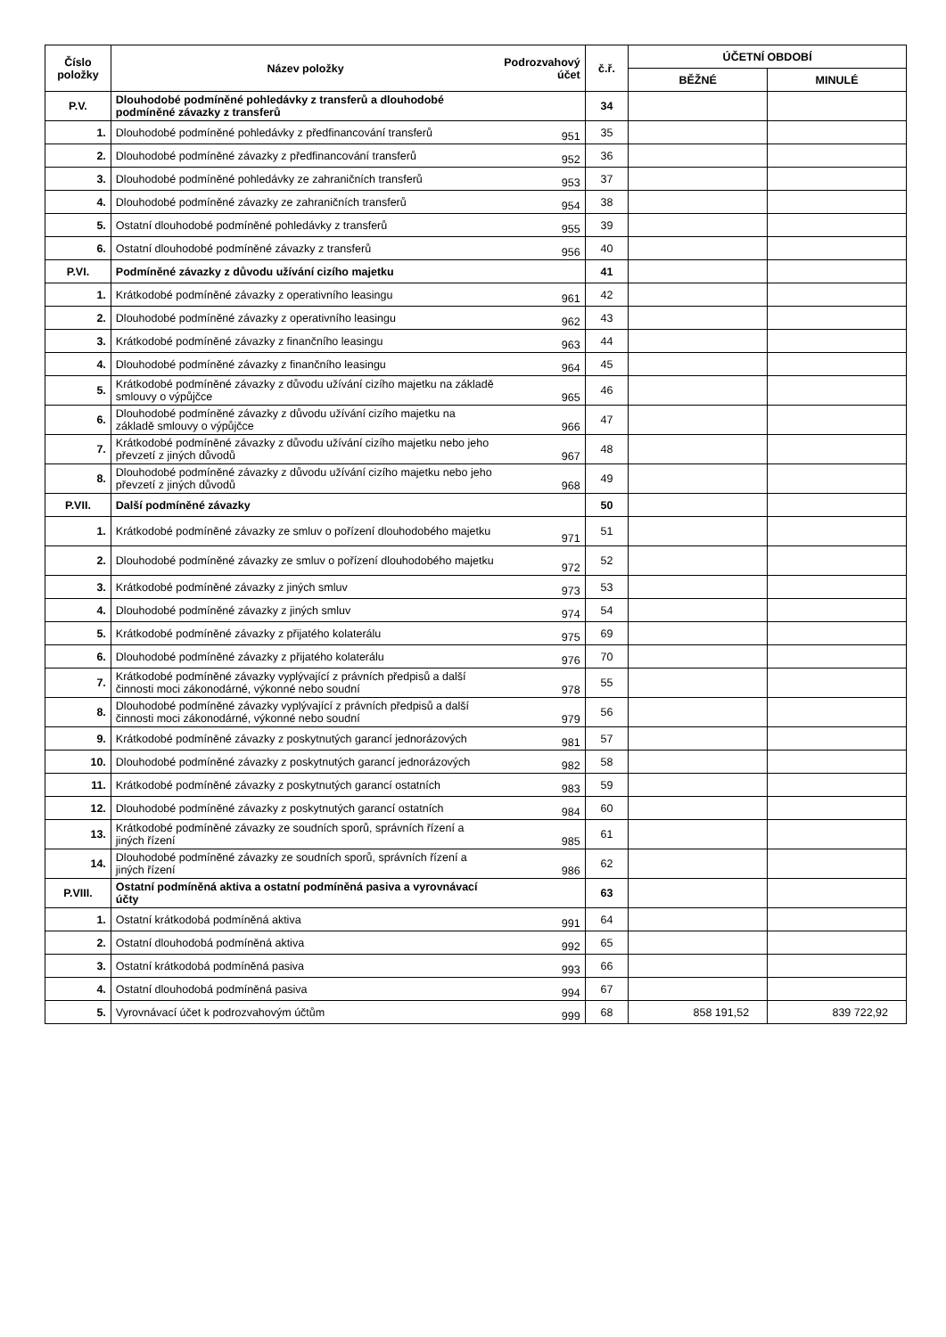| Číslo položky | Název položky | Podrozvahový účet | č.ř. | ÚČETNÍ OBDOBÍ | |
| --- | --- | --- | --- | --- | --- |
| | | | | BĚŽNÉ | MINULÉ |
| P.V. | Dlouhodobé podmíněné pohledávky z transferů a dlouhodobé podmíněné závazky z transferů | | 34 | | |
| 1. | Dlouhodobé podmíněné pohledávky z předfinancování transferů | 951 | 35 | | |
| 2. | Dlouhodobé podmíněné závazky z předfinancování transferů | 952 | 36 | | |
| 3. | Dlouhodobé podmíněné pohledávky ze zahraničních transferů | 953 | 37 | | |
| 4. | Dlouhodobé podmíněné závazky ze zahraničních transferů | 954 | 38 | | |
| 5. | Ostatní dlouhodobé podmíněné pohledávky z transferů | 955 | 39 | | |
| 6. | Ostatní dlouhodobé podmíněné závazky z transferů | 956 | 40 | | |
| P.VI. | Podmíněné závazky z důvodu užívání cizího majetku | | 41 | | |
| 1. | Krátkodobé podmíněné závazky z operativního leasingu | 961 | 42 | | |
| 2. | Dlouhodobé podmíněné závazky z operativního leasingu | 962 | 43 | | |
| 3. | Krátkodobé podmíněné závazky z finančního leasingu | 963 | 44 | | |
| 4. | Dlouhodobé podmíněné závazky z finančního leasingu | 964 | 45 | | |
| 5. | Krátkodobé podmíněné závazky z důvodu užívání cizího majetku na základě smlouvy o výpůjčce | 965 | 46 | | |
| 6. | Dlouhodobé podmíněné závazky z důvodu užívání cizího majetku na základě smlouvy o výpůjčce | 966 | 47 | | |
| 7. | Krátkodobé podmíněné závazky z důvodu užívání cizího majetku nebo jeho převzetí z jiných důvodů | 967 | 48 | | |
| 8. | Dlouhodobé podmíněné závazky z důvodu užívání cizího majetku nebo jeho převzetí z jiných důvodů | 968 | 49 | | |
| P.VII. | Další podmíněné závazky | | 50 | | |
| 1. | Krátkodobé podmíněné závazky ze smluv o pořízení dlouhodobého majetku | 971 | 51 | | |
| 2. | Dlouhodobé podmíněné závazky ze smluv o pořízení dlouhodobého majetku | 972 | 52 | | |
| 3. | Krátkodobé podmíněné závazky z jiných smluv | 973 | 53 | | |
| 4. | Dlouhodobé podmíněné závazky z jiných smluv | 974 | 54 | | |
| 5. | Krátkodobé podmíněné závazky z přijatého kolaterálu | 975 | 69 | | |
| 6. | Dlouhodobé podmíněné závazky z přijatého kolaterálu | 976 | 70 | | |
| 7. | Krátkodobé podmíněné závazky vyplývající z právních předpisů a další činnosti moci zákonodárné, výkonné nebo soudní | 978 | 55 | | |
| 8. | Dlouhodobé podmíněné závazky vyplývající z právních předpisů a další činnosti moci zákonodárné, výkonné nebo soudní | 979 | 56 | | |
| 9. | Krátkodobé podmíněné závazky z poskytnutých garancí jednorázových | 981 | 57 | | |
| 10. | Dlouhodobé podmíněné závazky z poskytnutých garancí jednorázových | 982 | 58 | | |
| 11. | Krátkodobé podmíněné závazky z poskytnutých garancí ostatních | 983 | 59 | | |
| 12. | Dlouhodobé podmíněné závazky z poskytnutých garancí ostatních | 984 | 60 | | |
| 13. | Krátkodobé podmíněné závazky ze soudních sporů, správních řízení a jiných řízení | 985 | 61 | | |
| 14. | Dlouhodobé podmíněné závazky ze soudních sporů, správních řízení a jiných řízení | 986 | 62 | | |
| P.VIII. | Ostatní podmíněná aktiva a ostatní podmíněná pasiva a vyrovnávací účty | | 63 | | |
| 1. | Ostatní krátkodobá podmíněná aktiva | 991 | 64 | | |
| 2. | Ostatní dlouhodobá podmíněná aktiva | 992 | 65 | | |
| 3. | Ostatní krátkodobá podmíněná pasiva | 993 | 66 | | |
| 4. | Ostatní dlouhodobá podmíněná pasiva | 994 | 67 | | |
| 5. | Vyrovnávací účet k podrozvahovým účtům | 999 | 68 | 858 191,52 | 839 722,92 |